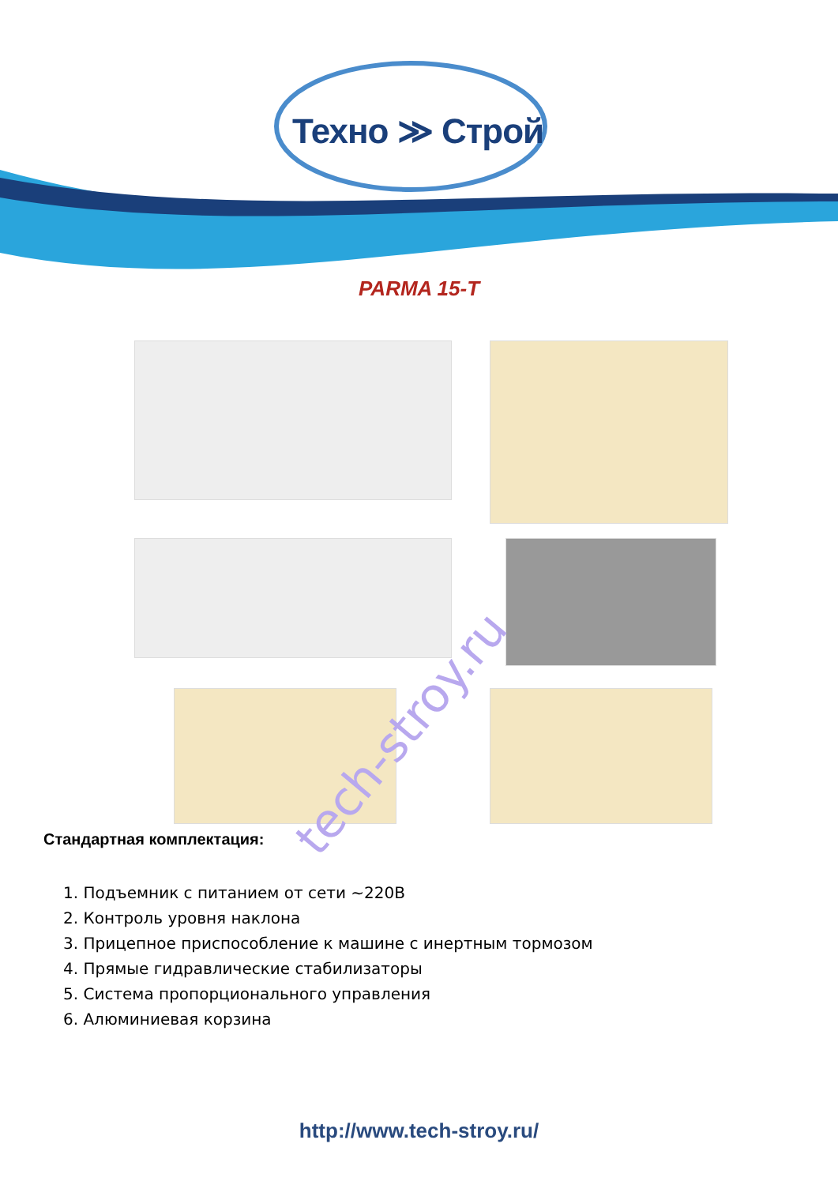Техно ≫ Строй
PARMA 15-T
tech-stroy.ru
Стандартная комплектация:
1. Подъемник с питанием от сети ~220В
2. Контроль уровня наклона
3. Прицепное приспособление к машине с инертным тормозом
4. Прямые гидравлические стабилизаторы
5. Система пропорционального управления
6. Алюминиевая корзина
http://www.tech-stroy.ru/